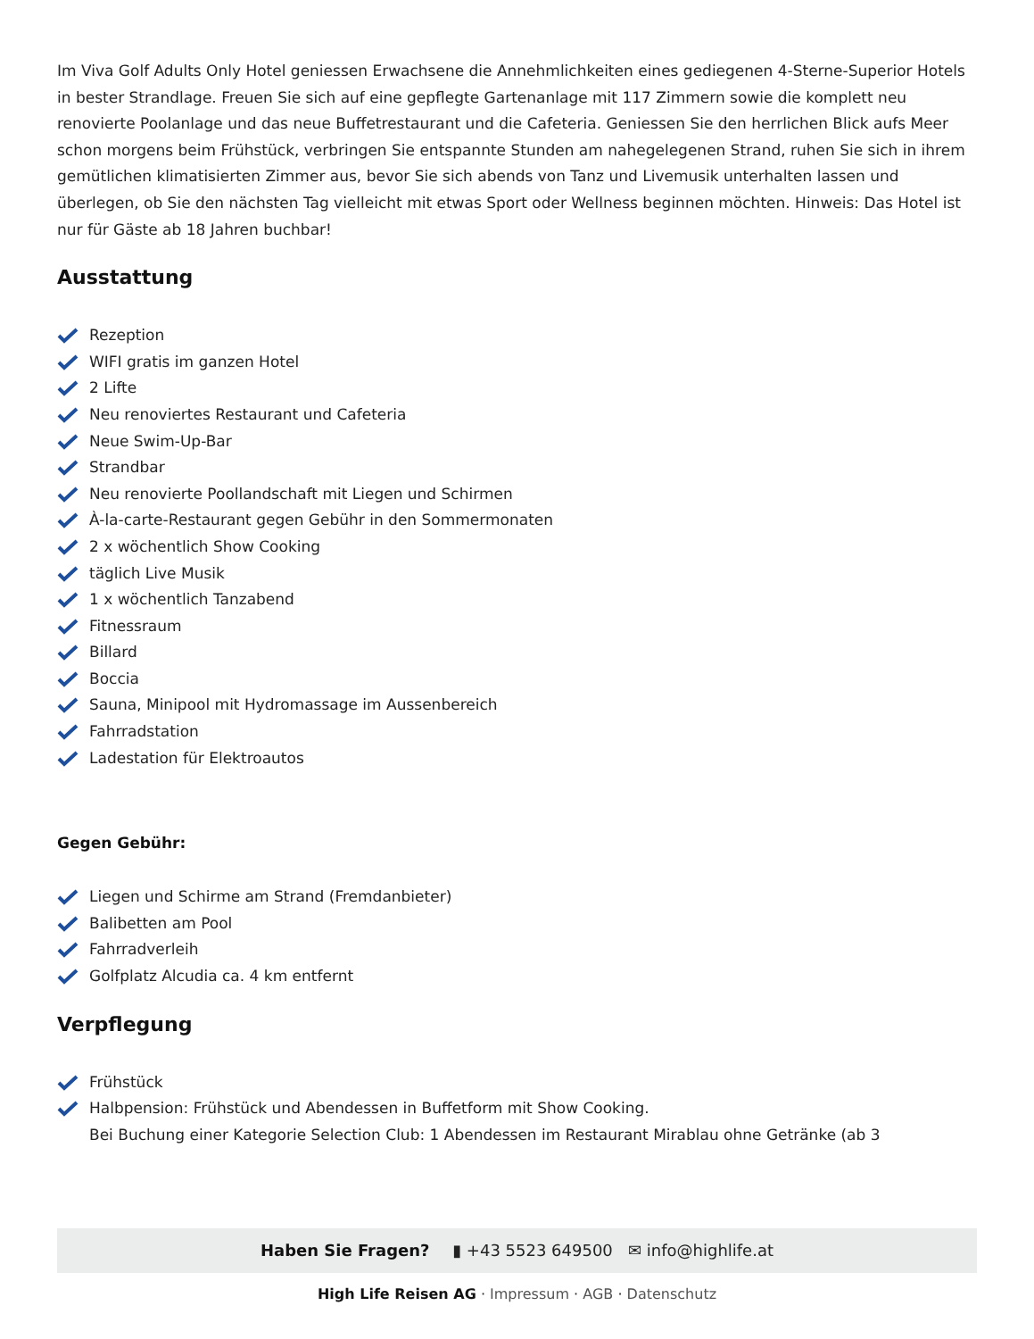Im Viva Golf Adults Only Hotel geniessen Erwachsene die Annehmlichkeiten eines gediegenen 4-Sterne-Superior Hotels in bester Strandlage. Freuen Sie sich auf eine gepflegte Gartenanlage mit 117 Zimmern sowie die komplett neu renovierte Poolanlage und das neue Buffetrestaurant und die Cafeteria. Geniessen Sie den herrlichen Blick aufs Meer schon morgens beim Frühstück, verbringen Sie entspannte Stunden am nahegelegenen Strand, ruhen Sie sich in ihrem gemütlichen klimatisierten Zimmer aus, bevor Sie sich abends von Tanz und Livemusik unterhalten lassen und überlegen, ob Sie den nächsten Tag vielleicht mit etwas Sport oder Wellness beginnen möchten. Hinweis: Das Hotel ist nur für Gäste ab 18 Jahren buchbar!
Ausstattung
Rezeption
WIFI gratis im ganzen Hotel
2 Lifte
Neu renoviertes Restaurant und Cafeteria
Neue Swim-Up-Bar
Strandbar
Neu renovierte Poollandschaft mit Liegen und Schirmen
À-la-carte-Restaurant gegen Gebühr in den Sommermonaten
2 x wöchentlich Show Cooking
täglich Live Musik
1 x wöchentlich Tanzabend
Fitnessraum
Billard
Boccia
Sauna, Minipool mit Hydromassage im Aussenbereich
Fahrradstation
Ladestation für Elektroautos
Gegen Gebühr:
Liegen und Schirme am Strand (Fremdanbieter)
Balibetten am Pool
Fahrradverleih
Golfplatz Alcudia ca. 4 km entfernt
Verpflegung
Frühstück
Halbpension: Frühstück und Abendessen in Buffetform mit Show Cooking.
Bei Buchung einer Kategorie Selection Club: 1 Abendessen im Restaurant Mirablau ohne Getränke (ab 3
Haben Sie Fragen? ▮ +43 5523 649500 ✉ info@highlife.at
High Life Reisen AG · Impressum · AGB · Datenschutz